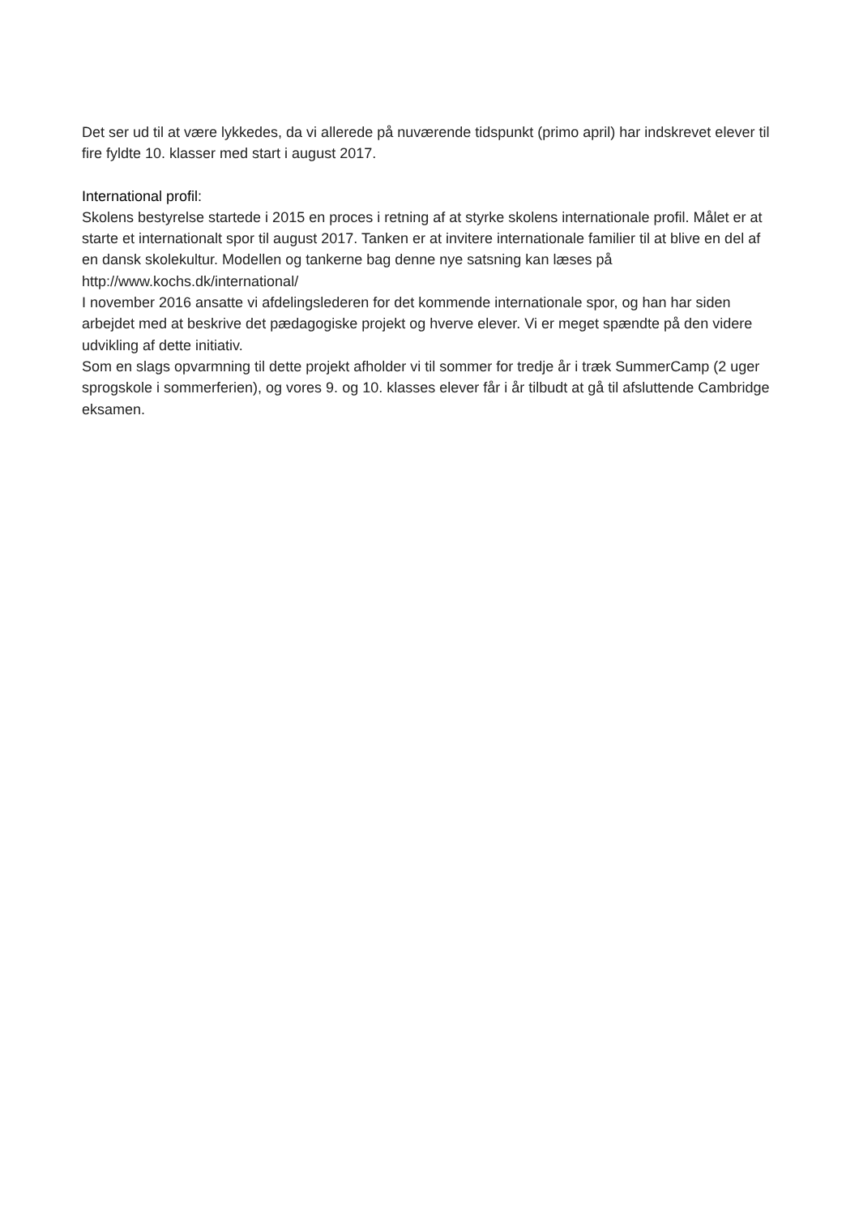Det ser ud til at være lykkedes, da vi allerede på nuværende tidspunkt (primo april) har indskrevet elever til fire fyldte 10. klasser med start i august 2017.
International profil:
Skolens bestyrelse startede i 2015 en proces i retning af at styrke skolens internationale profil. Målet er at starte et internationalt spor til august 2017. Tanken er at invitere internationale familier til at blive en del af en dansk skolekultur. Modellen og tankerne bag denne nye satsning kan læses på http://www.kochs.dk/international/
I november 2016 ansatte vi afdelingslederen for det kommende internationale spor, og han har siden arbejdet med at beskrive det pædagogiske projekt og hverve elever. Vi er meget spændte på den videre udvikling af dette initiativ.
Som en slags opvarmning til dette projekt afholder vi til sommer for tredje år i træk SummerCamp (2 uger sprogskole i sommerferien), og vores 9. og 10. klasses elever får i år tilbudt at gå til afsluttende Cambridge eksamen.